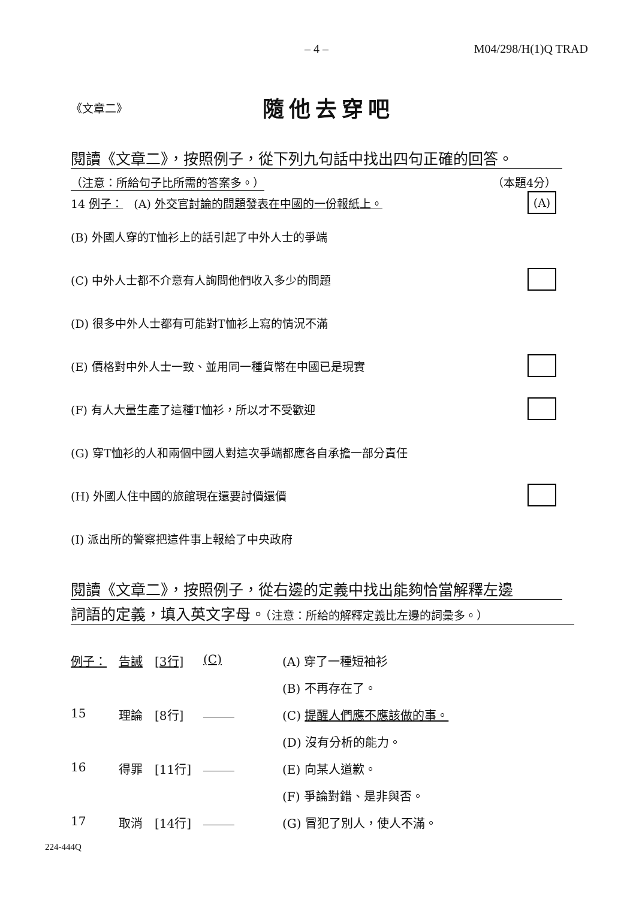– 4 – M04/298/H(1)Q TRAD
《文章二》
隨他去穿吧
閱讀《文章二》，按照例子，從下列九句話中找出四句正確的回答。
（注意：所給句子比所需的答案多。） （本題4分）
14 例子： (A) 外交官討論的問題發表在中國的一份報紙上。 (A)
(B) 外國人穿的T恤衫上的話引起了中外人士的爭端
(C) 中外人士都不介意有人詢問他們收入多少的問題
(D) 很多中外人士都有可能對T恤衫上寫的情況不滿
(E) 價格對中外人士一致、並用同一種貨幣在中國已是現實
(F) 有人大量生產了這種T恤衫，所以才不受歡迎
(G) 穿T恤衫的人和兩個中國人對這次爭端都應各自承擔一部分責任
(H) 外國人住中國的旅館現在還要討價還價
(I) 派出所的警察把這件事上報給了中央政府
閱讀《文章二》，按照例子，從右邊的定義中找出能夠恰當解釋左邊
詞語的定義，填入英文字母。（注意：所給的解釋定義比左邊的詞彙多。）
| 例子： | 告誡 | [3行] | (C) | (A) 穿了一種短袖衫 |
| | | | | (B) 不再存在了。 |
| 15 | 理論 | [8行] | | (C) 提醒人們應不應該做的事。 |
| | | | | (D) 沒有分析的能力。 |
| 16 | 得罪 | [11行] | | (E) 向某人道歉。 |
| | | | | (F) 爭論對錯、是非與否。 |
| 17 | 取消 | [14行] | | (G) 冒犯了別人，使人不滿。 |
224-444Q